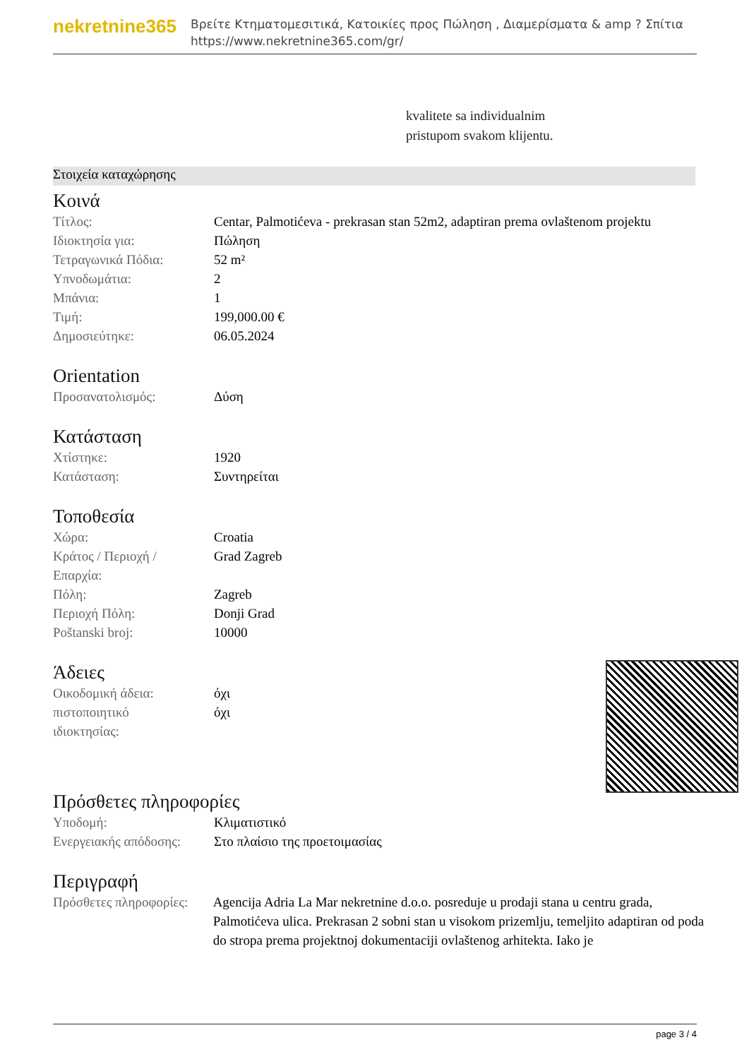nekretnine365
Βρείτε Κτηματομεσιτικά, Κατοικίες προς Πώληση , Διαμερίσματα & amp ? Σπίτια
https://www.nekretnine365.com/gr/
kvalitete sa individualnim
pristupom svakom klijentu.
Στοιχεία καταχώρησης
Κοινά
| Τίτλος: | Centar, Palmotićeva - prekrasan stan 52m2, adaptiran prema ovlaštenom projektu |
| Ιδιοκτησία για: | Πώληση |
| Τετραγωνικά Πόδια: | 52 m² |
| Υπνοδωμάτια: | 2 |
| Μπάνια: | 1 |
| Τιμή: | 199,000.00 € |
| Δημοσιεύτηκε: | 06.05.2024 |
Orientation
| Προσανατολισμός: | Δύση |
Κατάσταση
| Χτίστηκε: | 1920 |
| Κατάσταση: | Συντηρείται |
Τοποθεσία
| Χώρα: | Croatia |
| Κράτος / Περιοχή / Επαρχία: | Grad Zagreb |
| Πόλη: | Zagreb |
| Περιοχή Πόλη: | Donji Grad |
| Poštanski broj: | 10000 |
Άδειες
| Οικοδομική άδεια: | όχι |
| πιστοποιητικό ιδιοκτησίας: | όχι |
Πρόσθετες πληροφορίες
| Υποδομή: | Κλιματιστικό |
| Ενεργειακής απόδοσης: | Στο πλαίσιο της προετοιμασίας |
Περιγραφή
| Πρόσθετες πληροφορίες: | Agencija Adria La Mar nekretnine d.o.o. posreduje u prodaji stana u centru grada, Palmotićeva ulica. Prekrasan 2 sobni stan u visokom prizemlju, temeljito adaptiran od poda do stropa prema projektnoj dokumentaciji ovlaštenog arhitekta. Iako je |
page 3 / 4